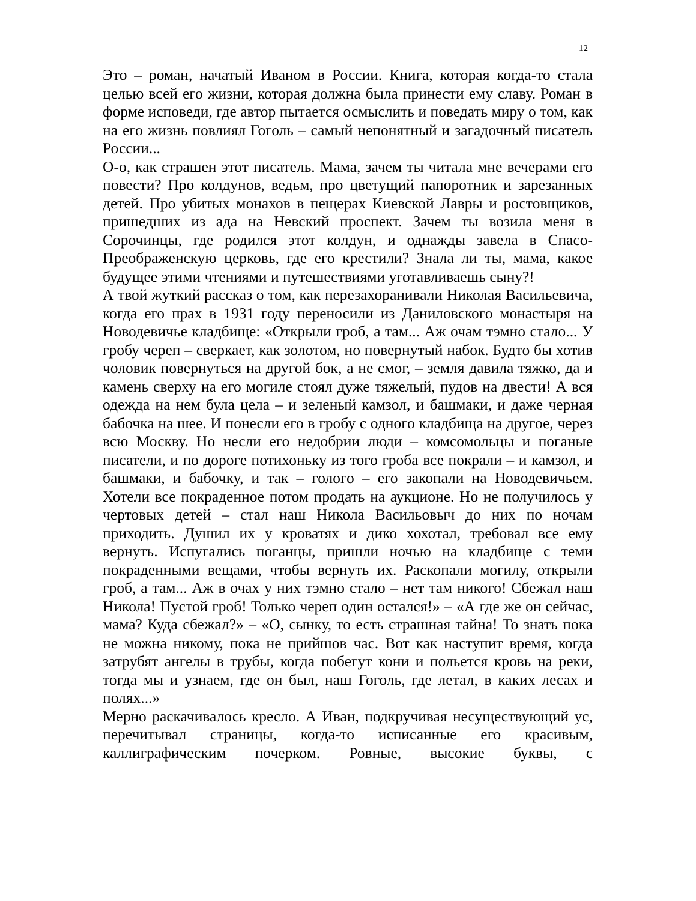12
Это – роман, начатый Иваном в России. Книга, которая когда-то стала целью всей его жизни, которая должна была принести ему славу. Роман в форме исповеди, где автор пытается осмыслить и поведать миру о том, как на его жизнь повлиял Гоголь – самый непонятный и загадочный писатель России...
О-о, как страшен этот писатель. Мама, зачем ты читала мне вечерами его повести? Про колдунов, ведьм, про цветущий папоротник и зарезанных детей. Про убитых монахов в пещерах Киевской Лавры и ростовщиков, пришедших из ада на Невский проспект. Зачем ты возила меня в Сорочинцы, где родился этот колдун, и однажды завела в Спасо-Преображенскую церковь, где его крестили? Знала ли ты, мама, какое будущее этими чтениями и путешествиями уготавливаешь сыну?!
А твой жуткий рассказ о том, как перезахоранивали Николая Васильевича, когда его прах в 1931 году переносили из Даниловского монастыря на Новодевичье кладбище: «Открыли гроб, а там... Аж очам тэмно стало... У гробу череп – сверкает, как золотом, но повернутый набок. Будто бы хотив чоловик повернуться на другой бок, а не смог, – земля давила тяжко, да и камень сверху на его могиле стоял дуже тяжелый, пудов на двести! А вся одежда на нем була цела – и зеленый камзол, и башмаки, и даже черная бабочка на шее. И понесли его в гробу с одного кладбища на другое, через всю Москву. Но несли его недобрии люди – комсомольцы и поганые писатели, и по дороге потихоньку из того гроба все покрали – и камзол, и башмаки, и бабочку, и так – голого – его закопали на Новодевичьем. Хотели все покраденное потом продать на аукционе. Но не получилось у чертовых детей – стал наш Никола Васильовыч до них по ночам приходить. Душил их у кроватях и дико хохотал, требовал все ему вернуть. Испугались поганцы, пришли ночью на кладбище с теми покраденными вещами, чтобы вернуть их. Раскопали могилу, открыли гроб, а там... Аж в очах у них тэмно стало – нет там никого! Сбежал наш Никола! Пустой гроб! Только череп один остался!» – «А где же он сейчас, мама? Куда сбежал?» – «О, сынку, то есть страшная тайна! То знать пока не можна никому, пока не прийшов час. Вот как наступит время, когда затрубят ангелы в трубы, когда побегут кони и польется кровь на реки, тогда мы и узнаем, где он был, наш Гоголь, где летал, в каких лесах и полях...»
Мерно раскачивалось кресло. А Иван, подкручивая несуществующий ус, перечитывал страницы, когда-то исписанные его красивым, каллиграфическим почерком. Ровные, высокие буквы, с